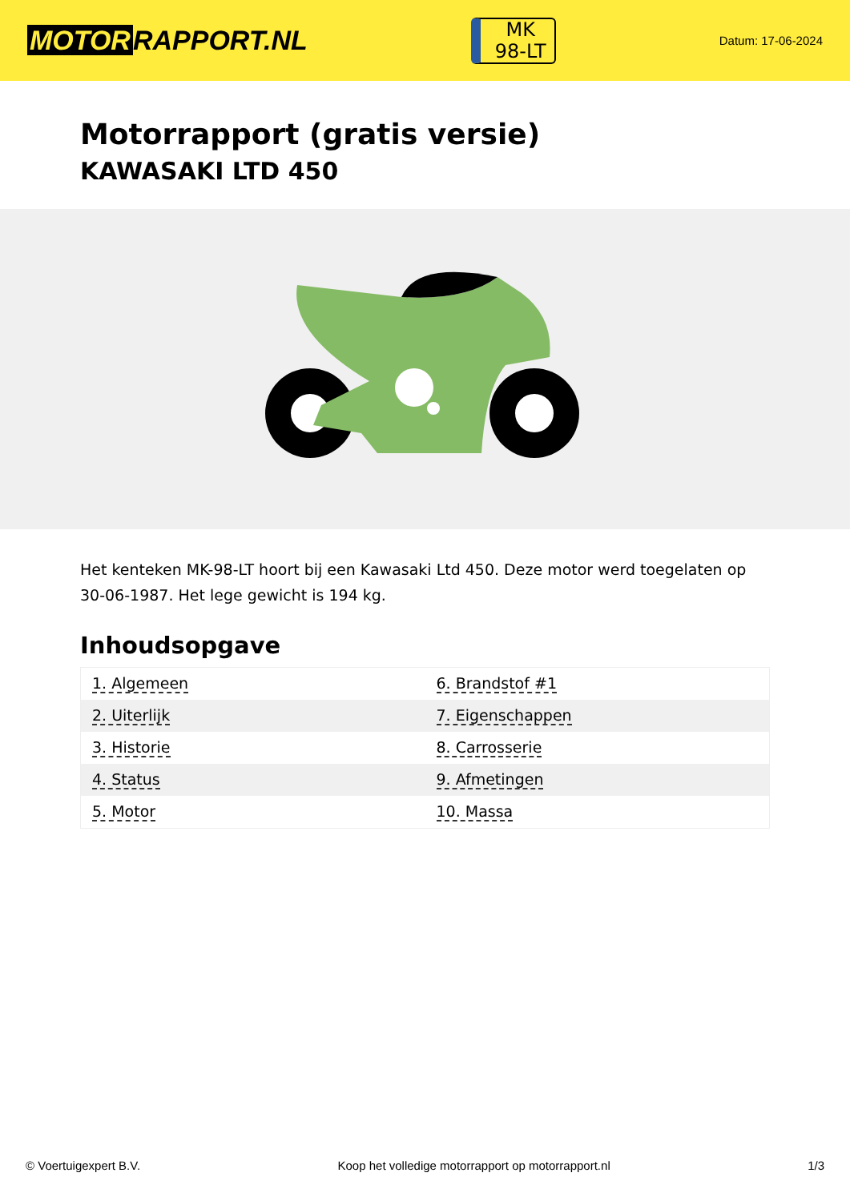MOTOR RAPPORT.NL
MK
98-LT
Datum: 17-06-2024
Motorrapport (gratis versie)
KAWASAKI LTD 450
Het kenteken MK-98-LT hoort bij een Kawasaki Ltd 450. Deze motor werd toegelaten op 30-06-1987. Het lege gewicht is 194 kg.
Inhoudsopgave
| 1. Algemeen | 6. Brandstof #1 |
| 2. Uiterlijk | 7. Eigenschappen |
| 3. Historie | 8. Carrosserie |
| 4. Status | 9. Afmetingen |
| 5. Motor | 10. Massa |
© Voertuigexpert B.V. Koop het volledige motorrapport op motorrapport.nl 1/3